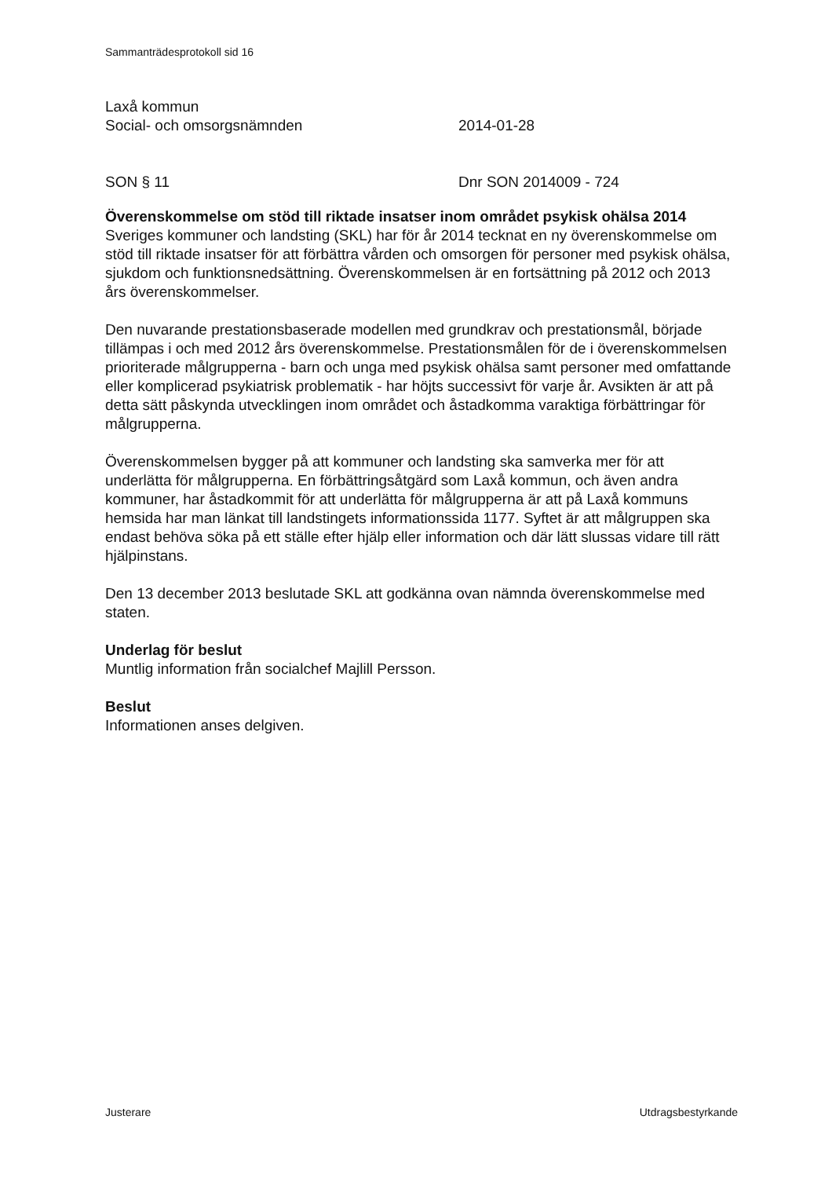Sammanträdesprotokoll sid 16
Laxå kommun
Social- och omsorgsnämnden 2014-01-28
SON § 11 Dnr SON 2014009 - 724
Överenskommelse om stöd till riktade insatser inom området psykisk ohälsa 2014
Sveriges kommuner och landsting (SKL) har för år 2014 tecknat en ny överenskommelse om stöd till riktade insatser för att förbättra vården och omsorgen för personer med psykisk ohälsa, sjukdom och funktionsnedsättning. Överenskommelsen är en fortsättning på 2012 och 2013 års överenskommelser.
Den nuvarande prestationsbaserade modellen med grundkrav och prestationsmål, började tillämpas i och med 2012 års överenskommelse. Prestationsmålen för de i överenskommelsen prioriterade målgrupperna - barn och unga med psykisk ohälsa samt personer med omfattande eller komplicerad psykiatrisk problematik - har höjts successivt för varje år. Avsikten är att på detta sätt påskynda utvecklingen inom området och åstadkomma varaktiga förbättringar för målgrupperna.
Överenskommelsen bygger på att kommuner och landsting ska samverka mer för att underlätta för målgrupperna. En förbättringsåtgärd som Laxå kommun, och även andra kommuner, har åstadkommit för att underlätta för målgrupperna är att på Laxå kommuns hemsida har man länkat till landstingets informationssida 1177. Syftet är att målgruppen ska endast behöva söka på ett ställe efter hjälp eller information och där lätt slussas vidare till rätt hjälpinstans.
Den 13 december 2013 beslutade SKL att godkänna ovan nämnda överenskommelse med staten.
Underlag för beslut
Muntlig information från socialchef Majlill Persson.
Beslut
Informationen anses delgiven.
Justerare Utdragsbestyrkande